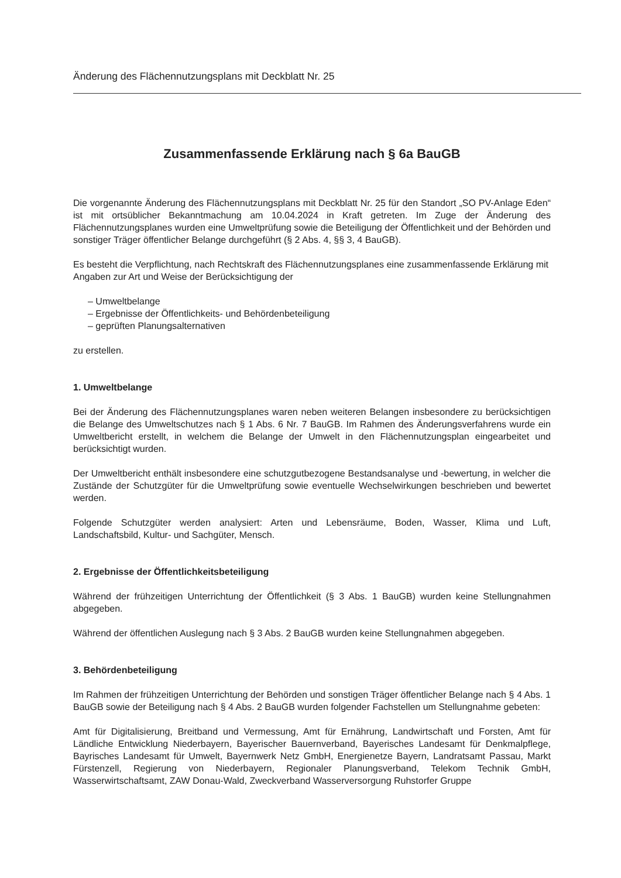Änderung des Flächennutzungsplans mit Deckblatt Nr. 25
Zusammenfassende Erklärung nach § 6a BauGB
Die vorgenannte Änderung des Flächennutzungsplans mit Deckblatt Nr. 25 für den Standort „SO PV-Anlage Eden“ ist mit ortsüblicher Bekanntmachung am 10.04.2024 in Kraft getreten. Im Zuge der Änderung des Flächennutzungsplanes wurden eine Umweltprüfung sowie die Beteiligung der Öffentlichkeit und der Behörden und sonstiger Träger öffentlicher Belange durchgeführt (§ 2 Abs. 4, §§ 3, 4 BauGB).
Es besteht die Verpflichtung, nach Rechtskraft des Flächennutzungsplanes eine zusammenfassende Erklärung mit Angaben zur Art und Weise der Berücksichtigung der
– Umweltbelange
– Ergebnisse der Öffentlichkeits- und Behördenbeteiligung
– geprüften Planungsalternativen
zu erstellen.
1. Umweltbelange
Bei der Änderung des Flächennutzungsplanes waren neben weiteren Belangen insbesondere zu berücksichtigen die Belange des Umweltschutzes nach § 1 Abs. 6 Nr. 7 BauGB. Im Rahmen des Änderungsverfahrens wurde ein Umweltbericht erstellt, in welchem die Belange der Umwelt in den Flächennutzungsplan eingearbeitet und berücksichtigt wurden.
Der Umweltbericht enthält insbesondere eine schutzgutbezogene Bestandsanalyse und -bewertung, in welcher die Zustände der Schutzgüter für die Umweltprüfung sowie eventuelle Wechselwirkungen beschrieben und bewertet werden.
Folgende Schutzgüter werden analysiert: Arten und Lebensräume, Boden, Wasser, Klima und Luft, Landschaftsbild, Kultur- und Sachgüter, Mensch.
2. Ergebnisse der Öffentlichkeitsbeteiligung
Während der frühzeitigen Unterrichtung der Öffentlichkeit (§ 3 Abs. 1 BauGB) wurden keine Stellungnahmen abgegeben.
Während der öffentlichen Auslegung nach § 3 Abs. 2 BauGB wurden keine Stellungnahmen abgegeben.
3. Behördenbeteiligung
Im Rahmen der frühzeitigen Unterrichtung der Behörden und sonstigen Träger öffentlicher Belange nach § 4 Abs. 1 BauGB sowie der Beteiligung nach § 4 Abs. 2 BauGB wurden folgender Fachstellen um Stellungnahme gebeten:
Amt für Digitalisierung, Breitband und Vermessung, Amt für Ernährung, Landwirtschaft und Forsten, Amt für Ländliche Entwicklung Niederbayern, Bayerischer Bauernverband, Bayerisches Landesamt für Denkmalpflege, Bayrisches Landesamt für Umwelt, Bayernwerk Netz GmbH, Energienetze Bayern, Landratsamt Passau, Markt Fürstenzell, Regierung von Niederbayern, Regionaler Planungsverband, Telekom Technik GmbH, Wasserwirtschaftsamt, ZAW Donau-Wald, Zweckverband Wasserversorgung Ruhstorfer Gruppe